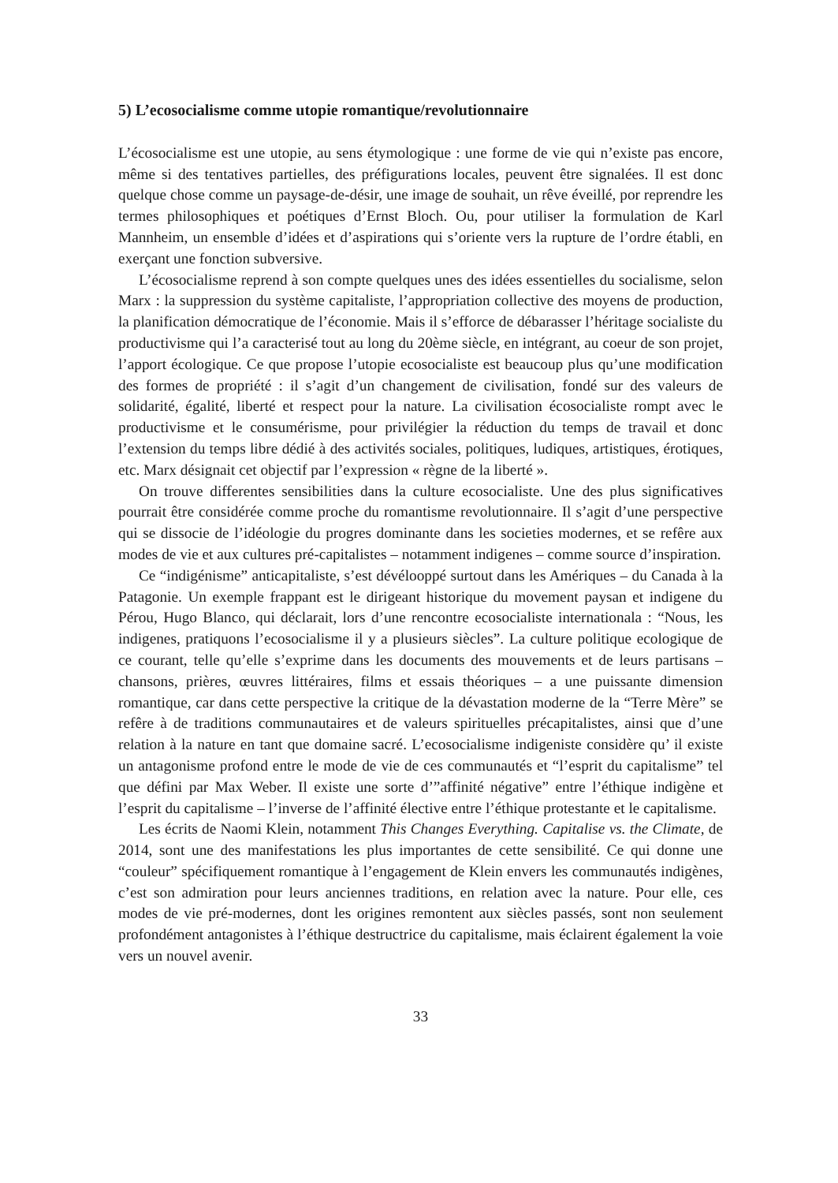5) L’ecosocialisme comme utopie romantique/revolutionnaire
L’écosocialisme est une utopie, au sens étymologique : une forme de vie qui n’existe pas encore, même si des tentatives partielles, des préfigurations locales, peuvent être signalées. Il est donc quelque chose comme un paysage-de-désir, une image de souhait, un rêve éveillé, por reprendre les termes philosophiques et poétiques d’Ernst Bloch. Ou, pour utiliser la formulation de Karl Mannheim, un ensemble d’idées et d’aspirations qui s’oriente vers la rupture de l’ordre établi, en exerçant une fonction subversive.
L’écosocialisme reprend à son compte quelques unes des idées essentielles du socialisme, selon Marx : la suppression du système capitaliste, l’appropriation collective des moyens de production, la planification démocratique de l’économie. Mais il s’efforce de débarasser l’héritage socialiste du productivisme qui l’a caracterisé tout au long du 20ème siècle, en intégrant, au coeur de son projet, l’apport écologique. Ce que propose l’utopie ecosocialiste est beaucoup plus qu’une modification des formes de propriété : il s’agit d’un changement de civilisation, fondé sur des valeurs de solidarité, égalité, liberté et respect pour la nature. La civilisation écosocialiste rompt avec le productivisme et le consumérisme, pour privilégier la réduction du temps de travail et donc l’extension du temps libre dédié à des activités sociales, politiques, ludiques, artistiques, érotiques, etc. Marx désignait cet objectif par l’expression « règne de la liberté ».
On trouve differentes sensibilities dans la culture ecosocialiste. Une des plus significatives pourrait être considérée comme proche du romantisme revolutionnaire. Il s’agit d’une perspective qui se dissocie de l’idéologie du progres dominante dans les societies modernes, et se refêre aux modes de vie et aux cultures pré-capitalistes – notamment indigenes – comme source d’inspiration.
Ce “indigénisme” anticapitaliste, s’est dévélooppé surtout dans les Amériques – du Canada à la Patagonie. Un exemple frappant est le dirigeant historique du movement paysan et indigene du Pérou, Hugo Blanco, qui déclarait, lors d’une rencontre ecosocialiste internationala : “Nous, les indigenes, pratiquons l’ecosocialisme il y a plusieurs siècles”. La culture politique ecologique de ce courant, telle qu’elle s’exprime dans les documents des mouvements et de leurs partisans – chansons, prières, œuvres littéraires, films et essais théoriques – a une puissante dimension romantique, car dans cette perspective la critique de la dévastation moderne de la “Terre Mère” se refêre à de traditions communautaires et de valeurs spirituelles précapitalistes, ainsi que d’une relation à la nature en tant que domaine sacré. L’ecosocialisme indigeniste considère qu’ il existe un antagonisme profond entre le mode de vie de ces communautés et “l’esprit du capitalisme” tel que défini par Max Weber. Il existe une sorte d’”affinité négative” entre l’éthique indigène et l’esprit du capitalisme – l’inverse de l’affinité élective entre l’éthique protestante et le capitalisme.
Les écrits de Naomi Klein, notamment This Changes Everything. Capitalise vs. the Climate, de 2014, sont une des manifestations les plus importantes de cette sensibilité. Ce qui donne une “couleur” spécifiquement romantique à l’engagement de Klein envers les communautés indigènes, c’est son admiration pour leurs anciennes traditions, en relation avec la nature. Pour elle, ces modes de vie pré-modernes, dont les origines remontent aux siècles passés, sont non seulement profondément antagonistes à l’éthique destructrice du capitalisme, mais éclairent également la voie vers un nouvel avenir.
33